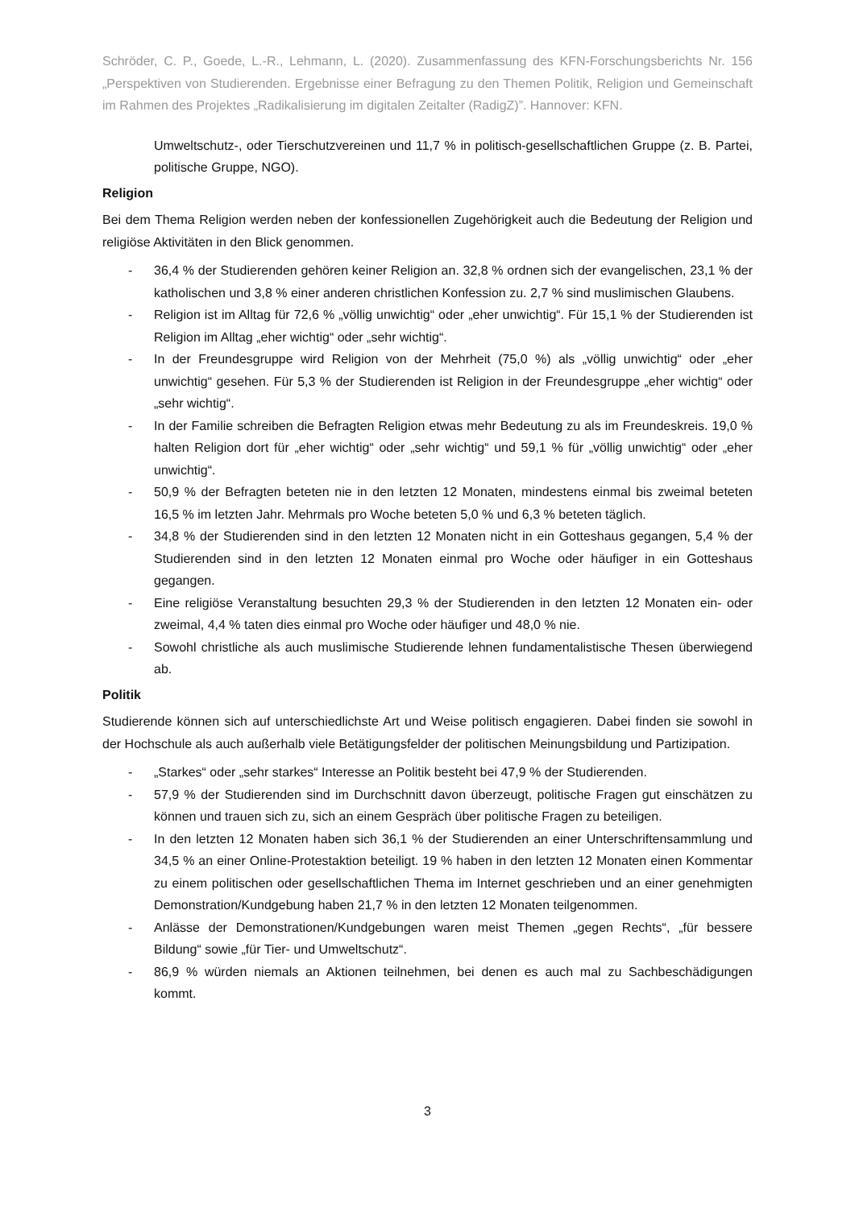Schröder, C. P., Goede, L.-R., Lehmann, L. (2020). Zusammenfassung des KFN-Forschungsberichts Nr. 156 „Perspektiven von Studierenden. Ergebnisse einer Befragung zu den Themen Politik, Religion und Gemeinschaft im Rahmen des Projektes „Radikalisierung im digitalen Zeitalter (RadigZ)”. Hannover: KFN.
Umweltschutz-, oder Tierschutzvereinen und 11,7 % in politisch-gesellschaftlichen Gruppe (z. B. Partei, politische Gruppe, NGO).
Religion
Bei dem Thema Religion werden neben der konfessionellen Zugehörigkeit auch die Bedeutung der Religion und religiöse Aktivitäten in den Blick genommen.
- 36,4 % der Studierenden gehören keiner Religion an. 32,8 % ordnen sich der evangelischen, 23,1 % der katholischen und 3,8 % einer anderen christlichen Konfession zu. 2,7 % sind muslimischen Glaubens.
- Religion ist im Alltag für 72,6 % „völlig unwichtig“ oder „eher unwichtig“. Für 15,1 % der Studierenden ist Religion im Alltag „eher wichtig“ oder „sehr wichtig“.
- In der Freundesgruppe wird Religion von der Mehrheit (75,0 %) als „völlig unwichtig“ oder „eher unwichtig“ gesehen. Für 5,3 % der Studierenden ist Religion in der Freundesgruppe „eher wichtig“ oder „sehr wichtig“.
- In der Familie schreiben die Befragten Religion etwas mehr Bedeutung zu als im Freundeskreis. 19,0 % halten Religion dort für „eher wichtig“ oder „sehr wichtig“ und 59,1 % für „völlig unwichtig“ oder „eher unwichtig“.
- 50,9 % der Befragten beteten nie in den letzten 12 Monaten, mindestens einmal bis zweimal beteten 16,5 % im letzten Jahr. Mehrmals pro Woche beteten 5,0 % und 6,3 % beteten täglich.
- 34,8 % der Studierenden sind in den letzten 12 Monaten nicht in ein Gotteshaus gegangen, 5,4 % der Studierenden sind in den letzten 12 Monaten einmal pro Woche oder häufiger in ein Gotteshaus gegangen.
- Eine religiöse Veranstaltung besuchten 29,3 % der Studierenden in den letzten 12 Monaten ein- oder zweimal, 4,4 % taten dies einmal pro Woche oder häufiger und 48,0 % nie.
- Sowohl christliche als auch muslimische Studierende lehnen fundamentalistische Thesen überwiegend ab.
Politik
Studierende können sich auf unterschiedlichste Art und Weise politisch engagieren. Dabei finden sie sowohl in der Hochschule als auch außerhalb viele Betätigungsfelder der politischen Meinungsbildung und Partizipation.
- „Starkes“ oder „sehr starkes“ Interesse an Politik besteht bei 47,9 % der Studierenden.
- 57,9 % der Studierenden sind im Durchschnitt davon überzeugt, politische Fragen gut einschätzen zu können und trauen sich zu, sich an einem Gespräch über politische Fragen zu beteiligen.
- In den letzten 12 Monaten haben sich 36,1 % der Studierenden an einer Unterschriftensammlung und 34,5 % an einer Online-Protestaktion beteiligt. 19 % haben in den letzten 12 Monaten einen Kommentar zu einem politischen oder gesellschaftlichen Thema im Internet geschrieben und an einer genehmigten Demonstration/Kundgebung haben 21,7 % in den letzten 12 Monaten teilgenommen.
- Anlässe der Demonstrationen/Kundgebungen waren meist Themen „gegen Rechts“, „für bessere Bildung“ sowie „für Tier- und Umweltschutz“.
- 86,9 % würden niemals an Aktionen teilnehmen, bei denen es auch mal zu Sachbeschädigungen kommt.
3